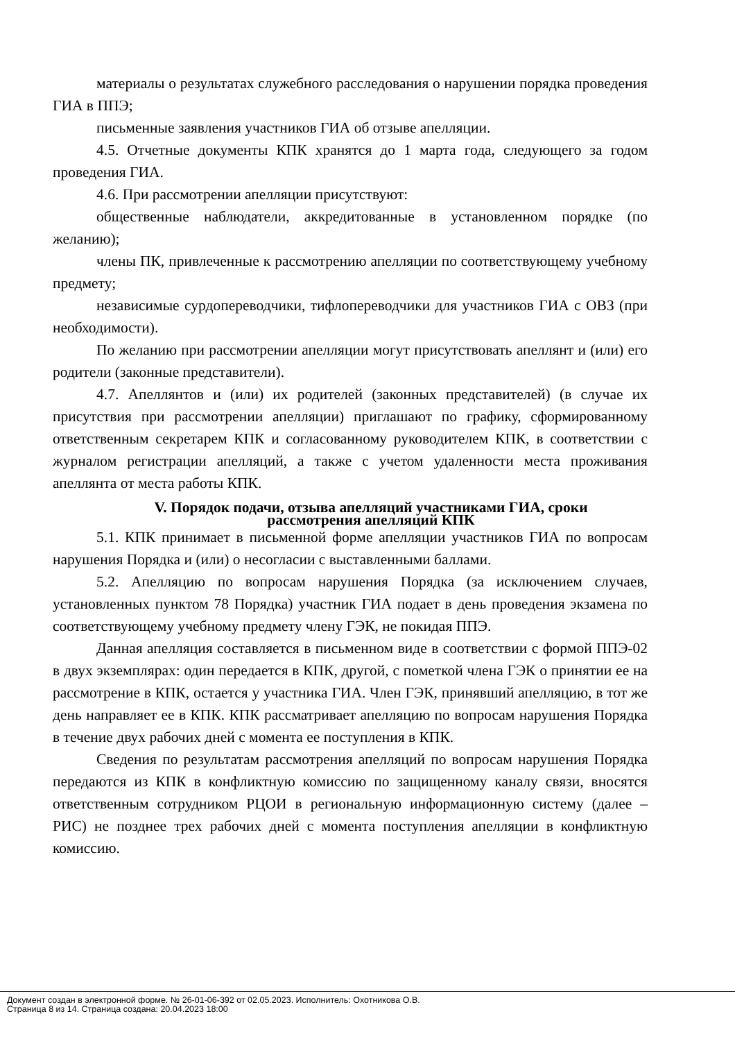материалы о результатах служебного расследования о нарушении порядка проведения ГИА в ППЭ;
письменные заявления участников ГИА об отзыве апелляции.
4.5. Отчетные документы КПК хранятся до 1 марта года, следующего за годом проведения ГИА.
4.6. При рассмотрении апелляции присутствуют:
общественные наблюдатели, аккредитованные в установленном порядке (по желанию);
члены ПК, привлеченные к рассмотрению апелляции по соответствующему учебному предмету;
независимые сурдопереводчики, тифлопереводчики для участников ГИА с ОВЗ (при необходимости).
По желанию при рассмотрении апелляции могут присутствовать апеллянт и (или) его родители (законные представители).
4.7. Апеллянтов и (или) их родителей (законных представителей) (в случае их присутствия при рассмотрении апелляции) приглашают по графику, сформированному ответственным секретарем КПК и согласованному руководителем КПК, в соответствии с журналом регистрации апелляций, а также с учетом удаленности места проживания апеллянта от места работы КПК.
V. Порядок подачи, отзыва апелляций участниками ГИА, сроки
рассмотрения апелляций КПК
5.1. КПК принимает в письменной форме апелляции участников ГИА по вопросам нарушения Порядка и (или) о несогласии с выставленными баллами.
5.2. Апелляцию по вопросам нарушения Порядка (за исключением случаев, установленных пунктом 78 Порядка) участник ГИА подает в день проведения экзамена по соответствующему учебному предмету члену ГЭК, не покидая ППЭ.
Данная апелляция составляется в письменном виде в соответствии с формой ППЭ-02 в двух экземплярах: один передается в КПК, другой, с пометкой члена ГЭК о принятии ее на рассмотрение в КПК, остается у участника ГИА. Член ГЭК, принявший апелляцию, в тот же день направляет ее в КПК. КПК рассматривает апелляцию по вопросам нарушения Порядка в течение двух рабочих дней с момента ее поступления в КПК.
Сведения по результатам рассмотрения апелляций по вопросам нарушения Порядка передаются из КПК в конфликтную комиссию по защищенному каналу связи, вносятся ответственным сотрудником РЦОИ в региональную информационную систему (далее – РИС) не позднее трех рабочих дней с момента поступления апелляции в конфликтную комиссию.
Документ создан в электронной форме. № 26-01-06-392 от 02.05.2023. Исполнитель: Охотникова О.В.
Страница 8 из 14. Страница создана: 20.04.2023 18:00